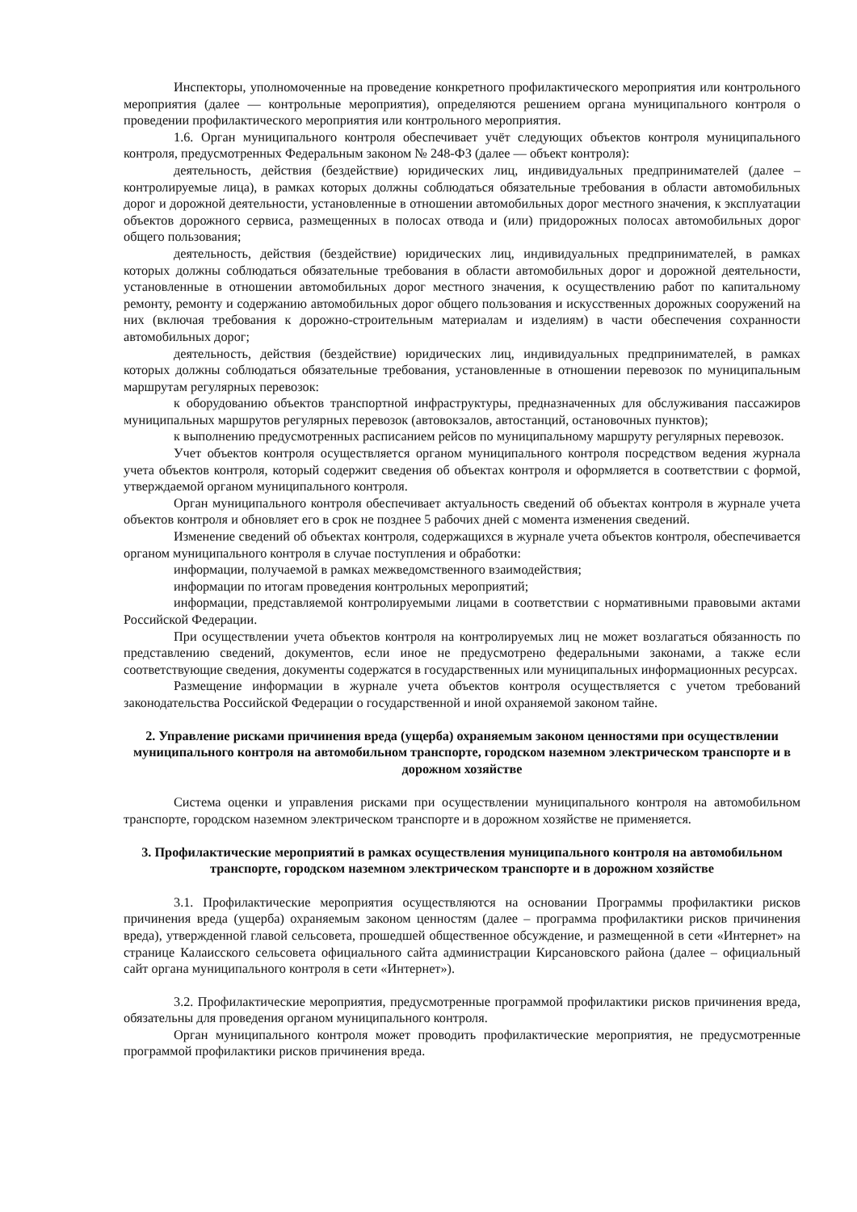Инспекторы, уполномоченные на проведение конкретного профилактического мероприятия или контрольного мероприятия (далее — контрольные мероприятия), определяются решением органа муниципального контроля о проведении профилактического мероприятия или контрольного мероприятия.
1.6. Орган муниципального контроля обеспечивает учёт следующих объектов контроля муниципального контроля, предусмотренных Федеральным законом № 248-ФЗ (далее — объект контроля):
деятельность, действия (бездействие) юридических лиц, индивидуальных предпринимателей (далее – контролируемые лица), в рамках которых должны соблюдаться обязательные требования в области автомобильных дорог и дорожной деятельности, установленные в отношении автомобильных дорог местного значения, к эксплуатации объектов дорожного сервиса, размещенных в полосах отвода и (или) придорожных полосах автомобильных дорог общего пользования;
деятельность, действия (бездействие) юридических лиц, индивидуальных предпринимателей, в рамках которых должны соблюдаться обязательные требования в области автомобильных дорог и дорожной деятельности, установленные в отношении автомобильных дорог местного значения, к осуществлению работ по капитальному ремонту, ремонту и содержанию автомобильных дорог общего пользования и искусственных дорожных сооружений на них (включая требования к дорожно-строительным материалам и изделиям) в части обеспечения сохранности автомобильных дорог;
деятельность, действия (бездействие) юридических лиц, индивидуальных предпринимателей, в рамках которых должны соблюдаться обязательные требования, установленные в отношении перевозок по муниципальным маршрутам регулярных перевозок:
к оборудованию объектов транспортной инфраструктуры, предназначенных для обслуживания пассажиров муниципальных маршрутов регулярных перевозок (автовокзалов, автостанций, остановочных пунктов);
к выполнению предусмотренных расписанием рейсов по муниципальному маршруту регулярных перевозок.
Учет объектов контроля осуществляется органом муниципального контроля посредством ведения журнала учета объектов контроля, который содержит сведения об объектах контроля и оформляется в соответствии с формой, утверждаемой органом муниципального контроля.
Орган муниципального контроля обеспечивает актуальность сведений об объектах контроля в журнале учета объектов контроля и обновляет его в срок не позднее 5 рабочих дней с момента изменения сведений.
Изменение сведений об объектах контроля, содержащихся в журнале учета объектов контроля, обеспечивается органом муниципального контроля в случае поступления и обработки:
информации, получаемой в рамках межведомственного взаимодействия;
информации по итогам проведения контрольных мероприятий;
информации, представляемой контролируемыми лицами в соответствии с нормативными правовыми актами Российской Федерации.
При осуществлении учета объектов контроля на контролируемых лиц не может возлагаться обязанность по представлению сведений, документов, если иное не предусмотрено федеральными законами, а также если соответствующие сведения, документы содержатся в государственных или муниципальных информационных ресурсах.
Размещение информации в журнале учета объектов контроля осуществляется с учетом требований законодательства Российской Федерации о государственной и иной охраняемой законом тайне.
2. Управление рисками причинения вреда (ущерба) охраняемым законом ценностями при осуществлении муниципального контроля на автомобильном транспорте, городском наземном электрическом транспорте и в дорожном хозяйстве
Система оценки и управления рисками при осуществлении муниципального контроля на автомобильном транспорте, городском наземном электрическом транспорте и в дорожном хозяйстве не применяется.
3. Профилактические мероприятий в рамках осуществления муниципального контроля на автомобильном транспорте, городском наземном электрическом транспорте и в дорожном хозяйстве
3.1. Профилактические мероприятия осуществляются на основании Программы профилактики рисков причинения вреда (ущерба) охраняемым законом ценностям (далее – программа профилактики рисков причинения вреда), утвержденной главой сельсовета, прошедшей общественное обсуждение, и размещенной в сети «Интернет» на странице Калаисского сельсовета официального сайта администрации Кирсановского района (далее – официальный сайт органа муниципального контроля в сети «Интернет»).
3.2. Профилактические мероприятия, предусмотренные программой профилактики рисков причинения вреда, обязательны для проведения органом муниципального контроля.
Орган муниципального контроля может проводить профилактические мероприятия, не предусмотренные программой профилактики рисков причинения вреда.